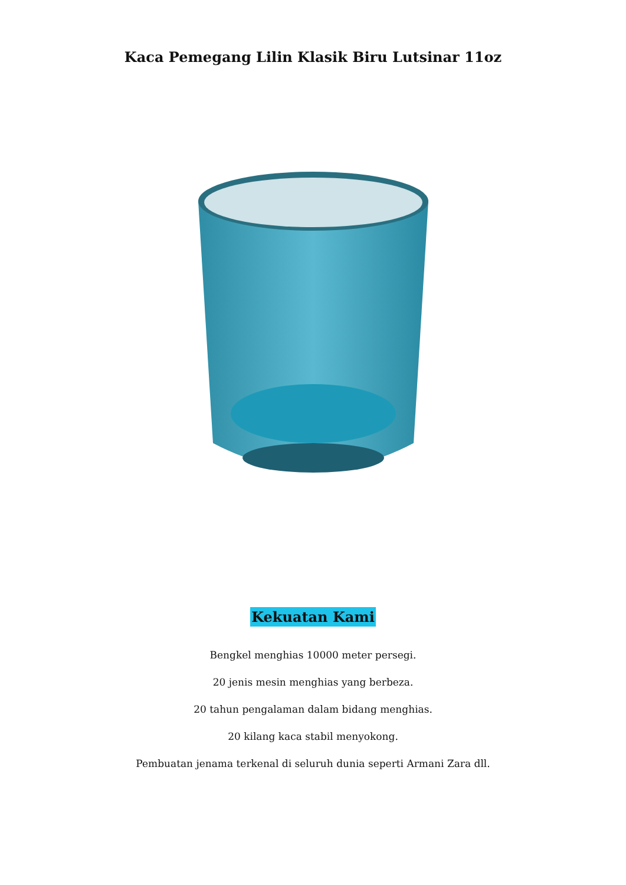Kaca Pemegang Lilin Klasik Biru Lutsinar 11oz
Kekuatan Kami
Bengkel menghias 10000 meter persegi.
20 jenis mesin menghias yang berbeza.
20 tahun pengalaman dalam bidang menghias.
20 kilang kaca stabil menyokong.
Pembuatan jenama terkenal di seluruh dunia seperti Armani Zara dll.